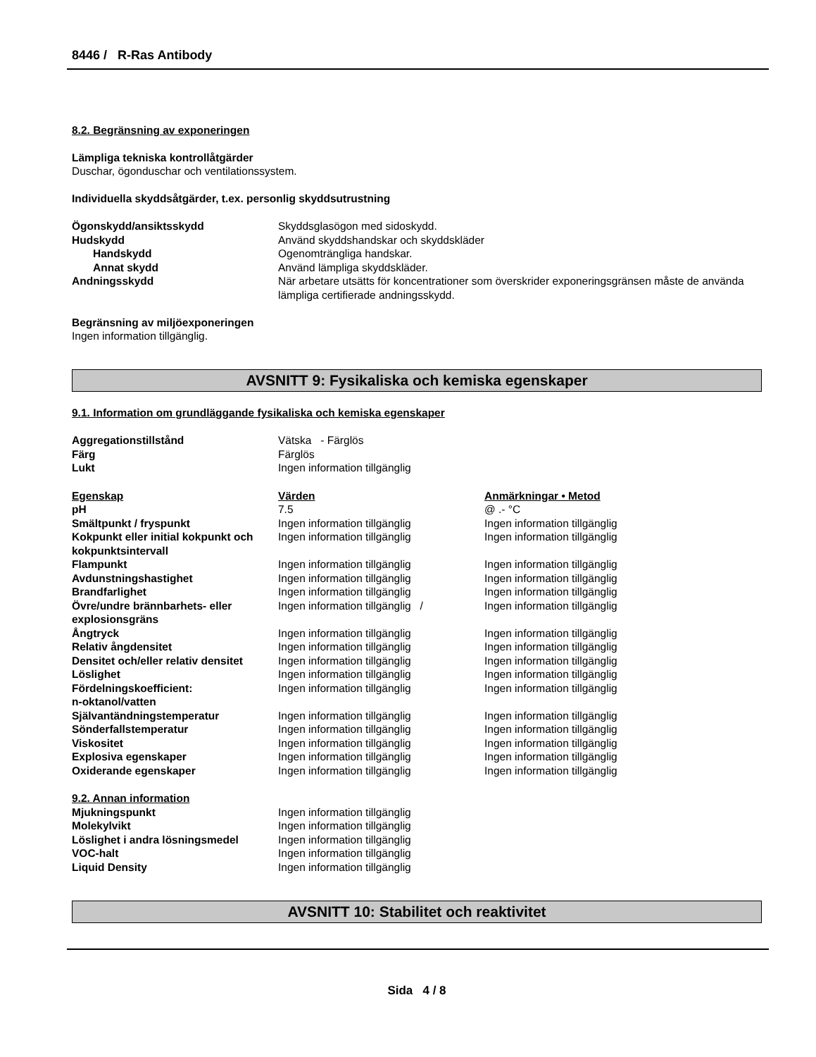8446 / R-Ras Antibody
8.2. Begränsning av exponeringen
Lämpliga tekniska kontrollåtgärder
Duschar, ögonduschar och ventilationssystem.
Individuella skyddsåtgärder, t.ex. personlig skyddsutrustning
| Ögonskydd/ansiktsskydd | Skyddsglasögon med sidoskydd. |
| Hudskydd | Använd skyddshandskar och skyddskläder |
| Handskydd | Ogenomträngliga handskar. |
| Annat skydd | Använd lämpliga skyddskläder. |
| Andningsskydd | När arbetare utsätts för koncentrationer som överskrider exponeringsgränsen måste de använda lämpliga certifierade andningsskydd. |
Begränsning av miljöexponeringen
Ingen information tillgänglig.
AVSNITT 9: Fysikaliska och kemiska egenskaper
9.1. Information om grundläggande fysikaliska och kemiska egenskaper
| Aggregationstillstånd | Vätska - Färglös |
| Färg | Färglös |
| Lukt | Ingen information tillgänglig |
| Egenskap | Värden | Anmärkningar • Metod |
| pH | 7.5 | @ .- °C |
| Smältpunkt / fryspunkt | Ingen information tillgänglig | Ingen information tillgänglig |
| Kokpunkt eller initial kokpunkt och kokpunktsintervall | Ingen information tillgänglig | Ingen information tillgänglig |
| Flampunkt | Ingen information tillgänglig | Ingen information tillgänglig |
| Avdunstningshastighet | Ingen information tillgänglig | Ingen information tillgänglig |
| Brandfarlighet | Ingen information tillgänglig | Ingen information tillgänglig |
| Övre/undre brännbarhets- eller explosionsgräns | Ingen information tillgänglig / | Ingen information tillgänglig |
| Ångtryck | Ingen information tillgänglig | Ingen information tillgänglig |
| Relativ ångdensitet | Ingen information tillgänglig | Ingen information tillgänglig |
| Densitet och/eller relativ densitet | Ingen information tillgänglig | Ingen information tillgänglig |
| Löslighet | Ingen information tillgänglig | Ingen information tillgänglig |
| Fördelningskoefficient: n-oktanol/vatten | Ingen information tillgänglig | Ingen information tillgänglig |
| Självantändningstemperatur | Ingen information tillgänglig | Ingen information tillgänglig |
| Sönderfallstemperatur | Ingen information tillgänglig | Ingen information tillgänglig |
| Viskositet | Ingen information tillgänglig | Ingen information tillgänglig |
| Explosiva egenskaper | Ingen information tillgänglig | Ingen information tillgänglig |
| Oxiderande egenskaper | Ingen information tillgänglig | Ingen information tillgänglig |
| 9.2. Annan information | |
| Mjukningspunkt | Ingen information tillgänglig |
| Molekylvikt | Ingen information tillgänglig |
| Löslighet i andra lösningsmedel | Ingen information tillgänglig |
| VOC-halt | Ingen information tillgänglig |
| Liquid Density | Ingen information tillgänglig |
AVSNITT 10: Stabilitet och reaktivitet
Sida 4 / 8